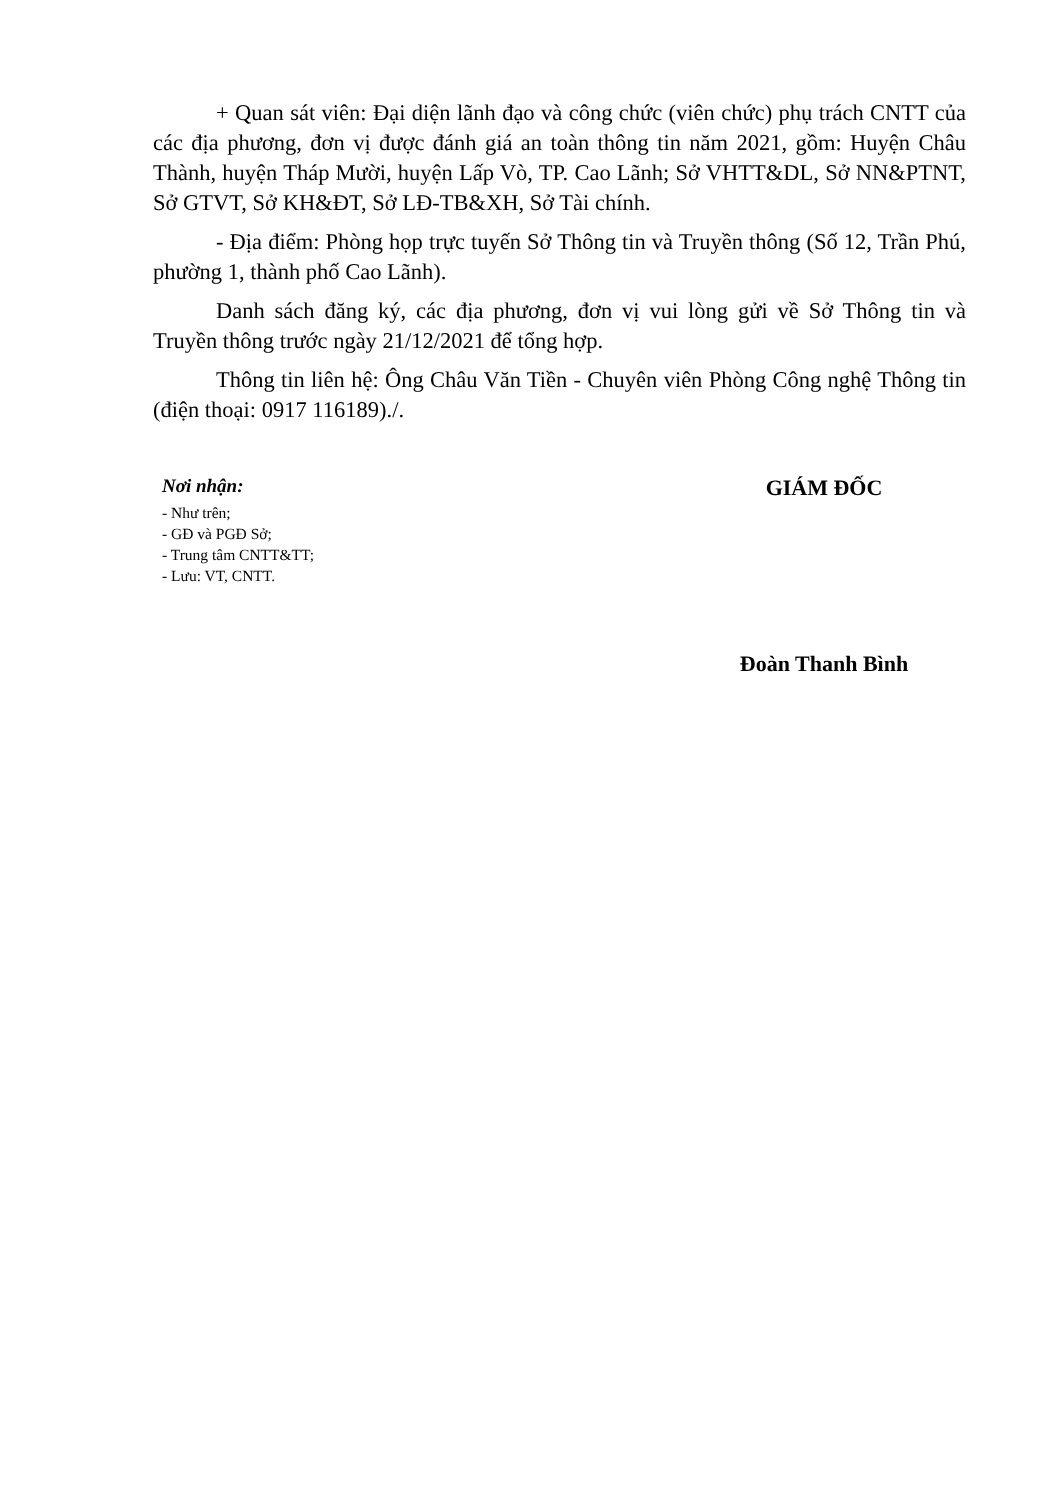+ Quan sát viên: Đại diện lãnh đạo và công chức (viên chức) phụ trách CNTT của các địa phương, đơn vị được đánh giá an toàn thông tin năm 2021, gồm: Huyện Châu Thành, huyện Tháp Mười, huyện Lấp Vò, TP. Cao Lãnh; Sở VHTT&DL, Sở NN&PTNT, Sở GTVT, Sở KH&ĐT, Sở LĐ-TB&XH, Sở Tài chính.
- Địa điểm: Phòng họp trực tuyến Sở Thông tin và Truyền thông (Số 12, Trần Phú, phường 1, thành phố Cao Lãnh).
Danh sách đăng ký, các địa phương, đơn vị vui lòng gửi về Sở Thông tin và Truyền thông trước ngày 21/12/2021 để tổng hợp.
Thông tin liên hệ: Ông Châu Văn Tiền - Chuyên viên Phòng Công nghệ Thông tin (điện thoại: 0917 116189)./.
Nơi nhận:
- Như trên;
- GĐ và PGĐ Sở;
- Trung tâm CNTT&TT;
- Lưu: VT, CNTT.
GIÁM ĐỐC
Đoàn Thanh Bình